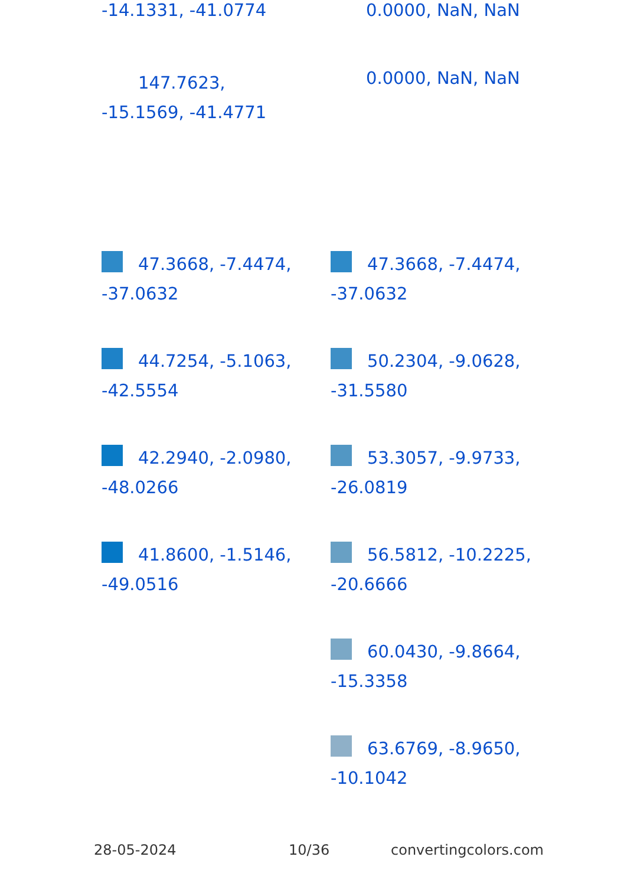-14.1331, -41.0774 0.0000, NaN, NaN
147.7623,
-15.1569, -41.4771
0.0000, NaN, NaN
47.3668, -7.4474,
-37.0632
47.3668, -7.4474,
-37.0632
44.7254, -5.1063,
-42.5554
50.2304, -9.0628,
-31.5580
42.2940, -2.0980,
-48.0266
53.3057, -9.9733,
-26.0819
41.8600, -1.5146,
-49.0516
56.5812, -10.2225,
-20.6666
60.0430, -9.8664,
-15.3358
63.6769, -8.9650,
-10.1042
28-05-2024 10/36 convertingcolors.com